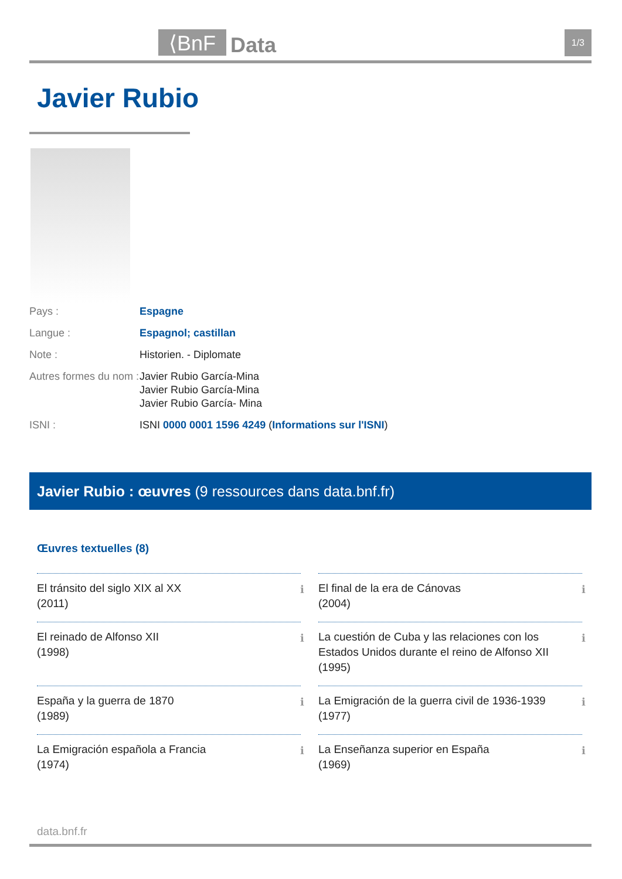⟨BnF Data 1/3
Javier Rubio
Pays : Espagne
Langue : Espagnol; castillan
Note : Historien. - Diplomate
Autres formes du nom :
Javier Rubio García-Mina
Javier Rubio García-Mina
Javier Rubio García- Mina
ISNI : ISNI 0000 0001 1596 4249 (Informations sur l'ISNI)
Javier Rubio : œuvres (9 ressources dans data.bnf.fr)
Œuvres textuelles (8)
El tránsito del siglo XIX al XX
(2011)
ℹ
El final de la era de Cánovas
(2004)
ℹ
El reinado de Alfonso XII
(1998)
ℹ
La cuestión de Cuba y las relaciones con los Estados Unidos durante el reino de Alfonso XII
(1995)
ℹ
España y la guerra de 1870
(1989)
ℹ
La Emigración de la guerra civil de 1936-1939
(1977)
ℹ
La Emigración española a Francia
(1974)
ℹ
La Enseñanza superior en España
(1969)
ℹ
data.bnf.fr